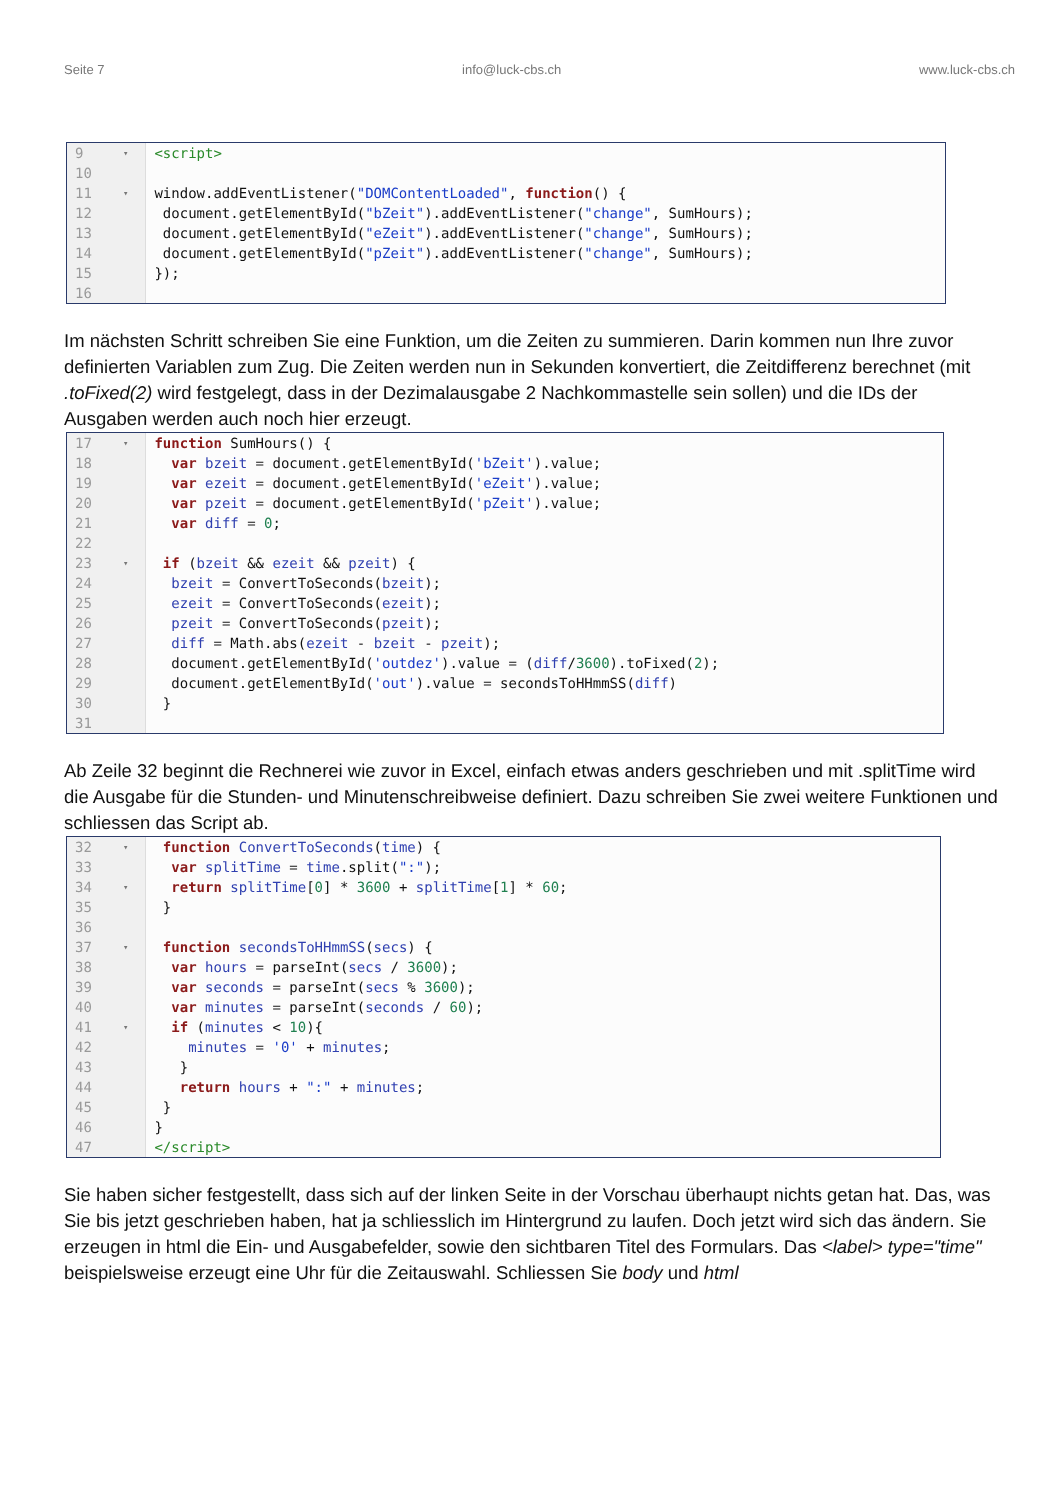Seite 7 info@luck-cbs.ch www.luck-cbs.ch
| 9 | ▾ | <script> |
| 10 | | |
| 11 | ▾ | window.addEventListener( "DOMContentLoaded" , function () { |
| 12 | | document.getElementById( "bZeit" ).addEventListener( "change" , SumHours); |
| 13 | | document.getElementById( "eZeit" ).addEventListener( "change" , SumHours); |
| 14 | | document.getElementById( "pZeit" ).addEventListener( "change" , SumHours); |
| 15 | | }); |
| 16 | | |
Im nächsten Schritt schreiben Sie eine Funktion, um die Zeiten zu summieren. Darin kommen nun Ihre zuvor definierten Variablen zum Zug. Die Zeiten werden nun in Sekunden konvertiert, die Zeitdifferenz berechnet (mit .toFixed(2) wird festgelegt, dass in der Dezimalausgabe 2 Nachkommastelle sein sollen) und die IDs der Ausgaben werden auch noch hier erzeugt.
| 17 | ▾ | function SumHours() { |
| 18 | | var bzeit = document.getElementById( 'bZeit' ).value; |
| 19 | | var ezeit = document.getElementById( 'eZeit' ).value; |
| 20 | | var pzeit = document.getElementById( 'pZeit' ).value; |
| 21 | | var diff = 0 ; |
| 22 | | |
| 23 | ▾ | if ( bzeit && ezeit && pzeit ) { |
| 24 | | bzeit = ConvertToSeconds( bzeit ); |
| 25 | | ezeit = ConvertToSeconds( ezeit ); |
| 26 | | pzeit = ConvertToSeconds( pzeit ); |
| 27 | | diff = Math.abs( ezeit - bzeit - pzeit ); |
| 28 | | document.getElementById( 'outdez' ).value = ( diff / 3600 ).toFixed( 2 ); |
| 29 | | document.getElementById( 'out' ).value = secondsToHHmmSS( diff ) |
| 30 | | } |
| 31 | | |
Ab Zeile 32 beginnt die Rechnerei wie zuvor in Excel, einfach etwas anders geschrieben und mit .splitTime wird die Ausgabe für die Stunden- und Minutenschreibweise definiert. Dazu schreiben Sie zwei weitere Funktionen und schliessen das Script ab.
| 32 | ▾ | function ConvertToSeconds ( time ) { |
| 33 | | var splitTime = time .split( ":" ); |
| 34 | ▾ | return splitTime [ 0 ] * 3600 + splitTime [ 1 ] * 60 ; |
| 35 | | } |
| 36 | | |
| 37 | ▾ | function secondsToHHmmSS ( secs ) { |
| 38 | | var hours = parseInt( secs / 3600 ); |
| 39 | | var seconds = parseInt( secs % 3600 ); |
| 40 | | var minutes = parseInt( seconds / 60 ); |
| 41 | ▾ | if ( minutes < 10 ){ |
| 42 | | minutes = '0' + minutes ; |
| 43 | | } |
| 44 | | return hours + ":" + minutes ; |
| 45 | | } |
| 46 | | } |
| 47 | | </script> |
Sie haben sicher festgestellt, dass sich auf der linken Seite in der Vorschau überhaupt nichts getan hat. Das, was Sie bis jetzt geschrieben haben, hat ja schliesslich im Hintergrund zu laufen. Doch jetzt wird sich das ändern. Sie erzeugen in html die Ein- und Ausgabefelder, sowie den sichtbaren Titel des Formulars. Das <label> type="time" beispielsweise erzeugt eine Uhr für die Zeitauswahl. Schliessen Sie body und html